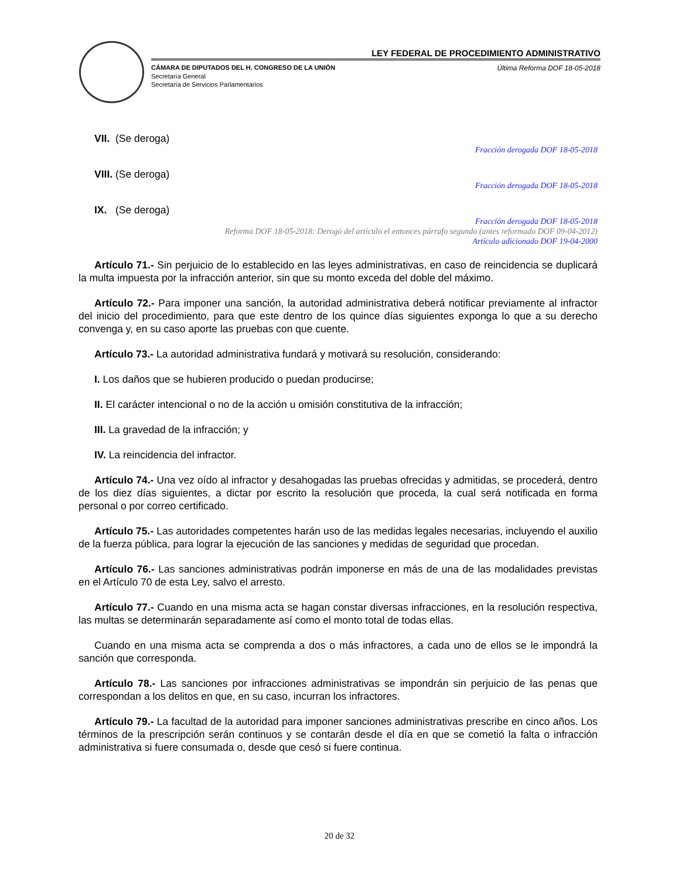LEY FEDERAL DE PROCEDIMIENTO ADMINISTRATIVO
CÁMARA DE DIPUTADOS DEL H. CONGRESO DE LA UNIÓN Última Reforma DOF 18-05-2018
Secretaría General
Secretaría de Servicios Parlamentarios
VII. (Se deroga)
Fracción derogada DOF 18-05-2018
VIII. (Se deroga)
Fracción derogada DOF 18-05-2018
IX. (Se deroga)
Fracción derogada DOF 18-05-2018
Reforma DOF 18-05-2018: Derogó del artículo el entonces párrafo segundo (antes reformado DOF 09-04-2012)
Artículo adicionado DOF 19-04-2000
Artículo 71.- Sin perjuicio de lo establecido en las leyes administrativas, en caso de reincidencia se duplicará la multa impuesta por la infracción anterior, sin que su monto exceda del doble del máximo.
Artículo 72.- Para imponer una sanción, la autoridad administrativa deberá notificar previamente al infractor del inicio del procedimiento, para que este dentro de los quince días siguientes exponga lo que a su derecho convenga y, en su caso aporte las pruebas con que cuente.
Artículo 73.- La autoridad administrativa fundará y motivará su resolución, considerando:
I. Los daños que se hubieren producido o puedan producirse;
II. El carácter intencional o no de la acción u omisión constitutiva de la infracción;
III. La gravedad de la infracción; y
IV. La reincidencia del infractor.
Artículo 74.- Una vez oído al infractor y desahogadas las pruebas ofrecidas y admitidas, se procederá, dentro de los diez días siguientes, a dictar por escrito la resolución que proceda, la cual será notificada en forma personal o por correo certificado.
Artículo 75.- Las autoridades competentes harán uso de las medidas legales necesarias, incluyendo el auxilio de la fuerza pública, para lograr la ejecución de las sanciones y medidas de seguridad que procedan.
Artículo 76.- Las sanciones administrativas podrán imponerse en más de una de las modalidades previstas en el Artículo 70 de esta Ley, salvo el arresto.
Artículo 77.- Cuando en una misma acta se hagan constar diversas infracciones, en la resolución respectiva, las multas se determinarán separadamente así como el monto total de todas ellas.
Cuando en una misma acta se comprenda a dos o más infractores, a cada uno de ellos se le impondrá la sanción que corresponda.
Artículo 78.- Las sanciones por infracciones administrativas se impondrán sin perjuicio de las penas que correspondan a los delitos en que, en su caso, incurran los infractores.
Artículo 79.- La facultad de la autoridad para imponer sanciones administrativas prescribe en cinco años. Los términos de la prescripción serán continuos y se contarán desde el día en que se cometió la falta o infracción administrativa si fuere consumada o, desde que cesó si fuere continua.
20 de 32